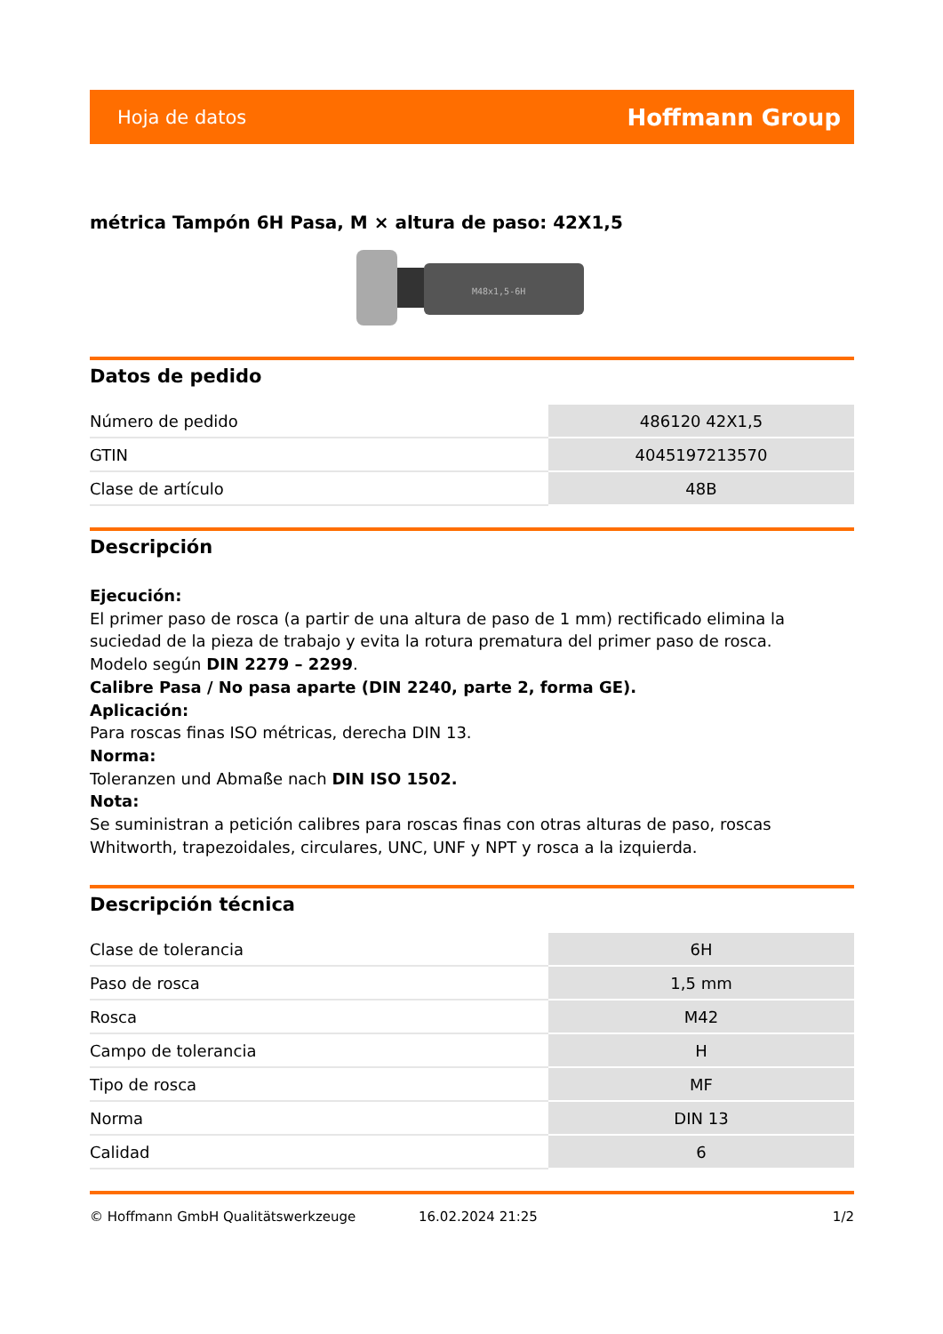Hoja de datos Hoffmann Group
métrica Tampón 6H Pasa, M × altura de paso: 42X1,5
M48x1,5-6H
Datos de pedido
| Número de pedido | 486120 42X1,5 |
| GTIN | 4045197213570 |
| Clase de artículo | 48B |
Descripción
Ejecución:
El primer paso de rosca (a partir de una altura de paso de 1 mm) rectificado elimina la suciedad de la pieza de trabajo y evita la rotura prematura del primer paso de rosca.
Modelo según DIN 2279 – 2299.
Calibre Pasa / No pasa aparte (DIN 2240, parte 2, forma GE).
Aplicación:
Para roscas finas ISO métricas, derecha DIN 13.
Norma:
Toleranzen und Abmaße nach DIN ISO 1502.
Nota:
Se suministran a petición calibres para roscas finas con otras alturas de paso, roscas Whitworth, trapezoidales, circulares, UNC, UNF y NPT y rosca a la izquierda.
Descripción técnica
| Clase de tolerancia | 6H |
| Paso de rosca | 1,5 mm |
| Rosca | M42 |
| Campo de tolerancia | H |
| Tipo de rosca | MF |
| Norma | DIN 13 |
| Calidad | 6 |
© Hoffmann GmbH Qualitätswerkzeuge 16.02.2024 21:25 1/2